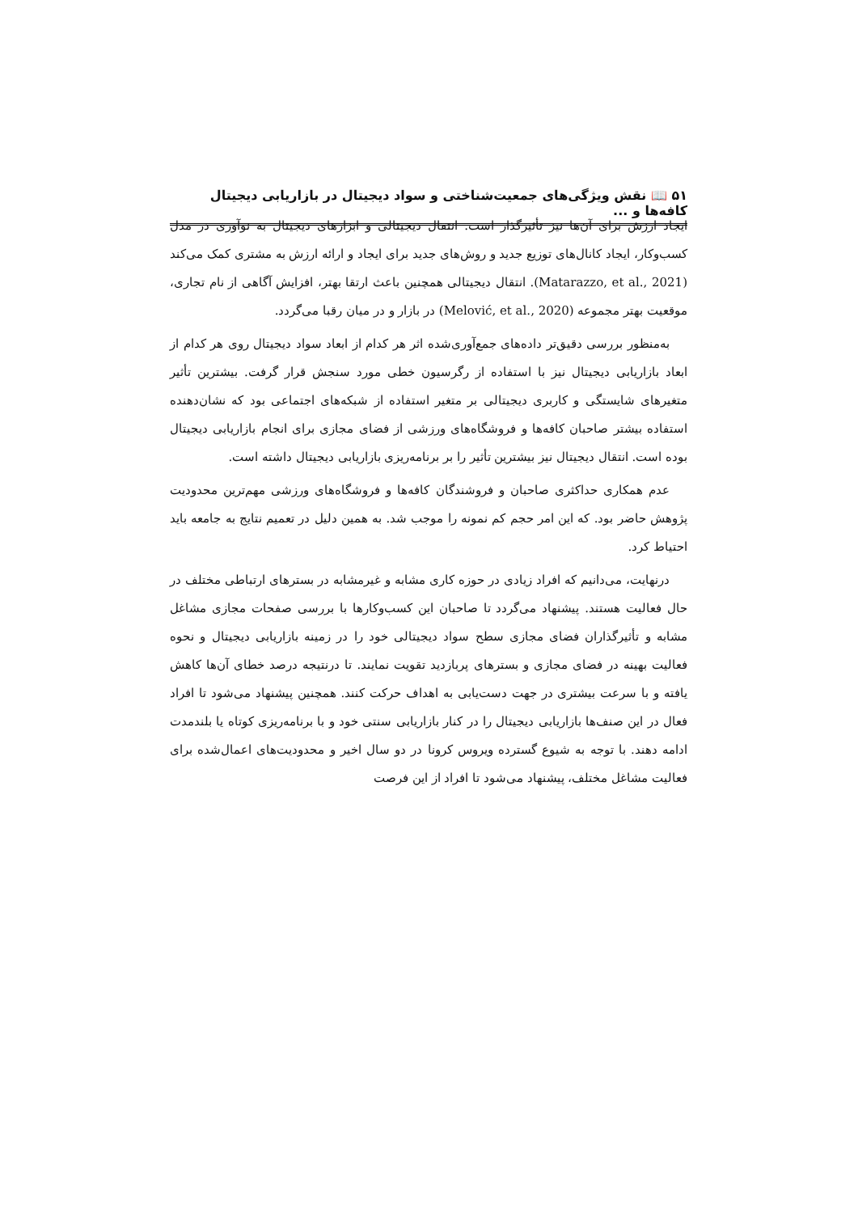۵۱ 📖 نقش ویژگی‌های جمعیت‌شناختی و سواد دیجیتال در بازاریابی دیجیتال کافه‌ها و ...
ایجاد ارزش برای آن‌ها نیز تأثیرگذار است. انتقال دیجیتالی و ابزارهای دیجیتال به نوآوری در مدل کسب‌وکار، ایجاد کانال‌های توزیع جدید و روش‌های جدید برای ایجاد و ارائه ارزش به مشتری کمک می‌کند (Matarazzo, et al., 2021). انتقال دیجیتالی همچنین باعث ارتقا بهتر، افزایش آگاهی از نام تجاری، موقعیت بهتر مجموعه (Melović, et al., 2020) در بازار و در میان رقبا می‌گردد.
به‌منظور بررسی دقیق‌تر داده‌های جمع‌آوری‌شده اثر هر کدام از ابعاد سواد دیجیتال روی هر کدام از ابعاد بازاریابی دیجیتال نیز با استفاده از رگرسیون خطی مورد سنجش قرار گرفت. بیشترین تأثیر متغیرهای شایستگی و کاربری دیجیتالی بر متغیر استفاده از شبکه‌های اجتماعی بود که نشان‌دهنده استفاده بیشتر صاحبان کافه‌ها و فروشگاه‌های ورزشی از فضای مجازی برای انجام بازاریابی دیجیتال بوده است. انتقال دیجیتال نیز بیشترین تأثیر را بر برنامه‌ریزی بازاریابی دیجیتال داشته است.
عدم همکاری حداکثری صاحبان و فروشندگان کافه‌ها و فروشگاه‌های ورزشی مهم‌ترین محدودیت پژوهش حاضر بود. که این امر حجم کم نمونه را موجب شد. به همین دلیل در تعمیم نتایج به جامعه باید احتیاط کرد.
درنهایت، می‌دانیم که افراد زیادی در حوزه کاری مشابه و غیرمشابه در بسترهای ارتباطی مختلف در حال فعالیت هستند. پیشنهاد می‌گردد تا صاحبان این کسب‌وکارها با بررسی صفحات مجازی مشاغل مشابه و تأثیرگذاران فضای مجازی سطح سواد دیجیتالی خود را در زمینه بازاریابی دیجیتال و نحوه فعالیت بهینه در فضای مجازی و بسترهای پربازدید تقویت نمایند. تا درنتیجه درصد خطای آن‌ها کاهش یافته و با سرعت بیشتری در جهت دست‌یابی به اهداف حرکت کنند. همچنین پیشنهاد می‌شود تا افراد فعال در این صنف‌ها بازاریابی دیجیتال را در کنار بازاریابی سنتی خود و با برنامه‌ریزی کوتاه یا بلندمدت ادامه دهند. با توجه به شیوع گسترده ویروس کرونا در دو سال اخیر و محدودیت‌های اعمال‌شده برای فعالیت مشاغل مختلف، پیشنهاد می‌شود تا افراد از این فرصت